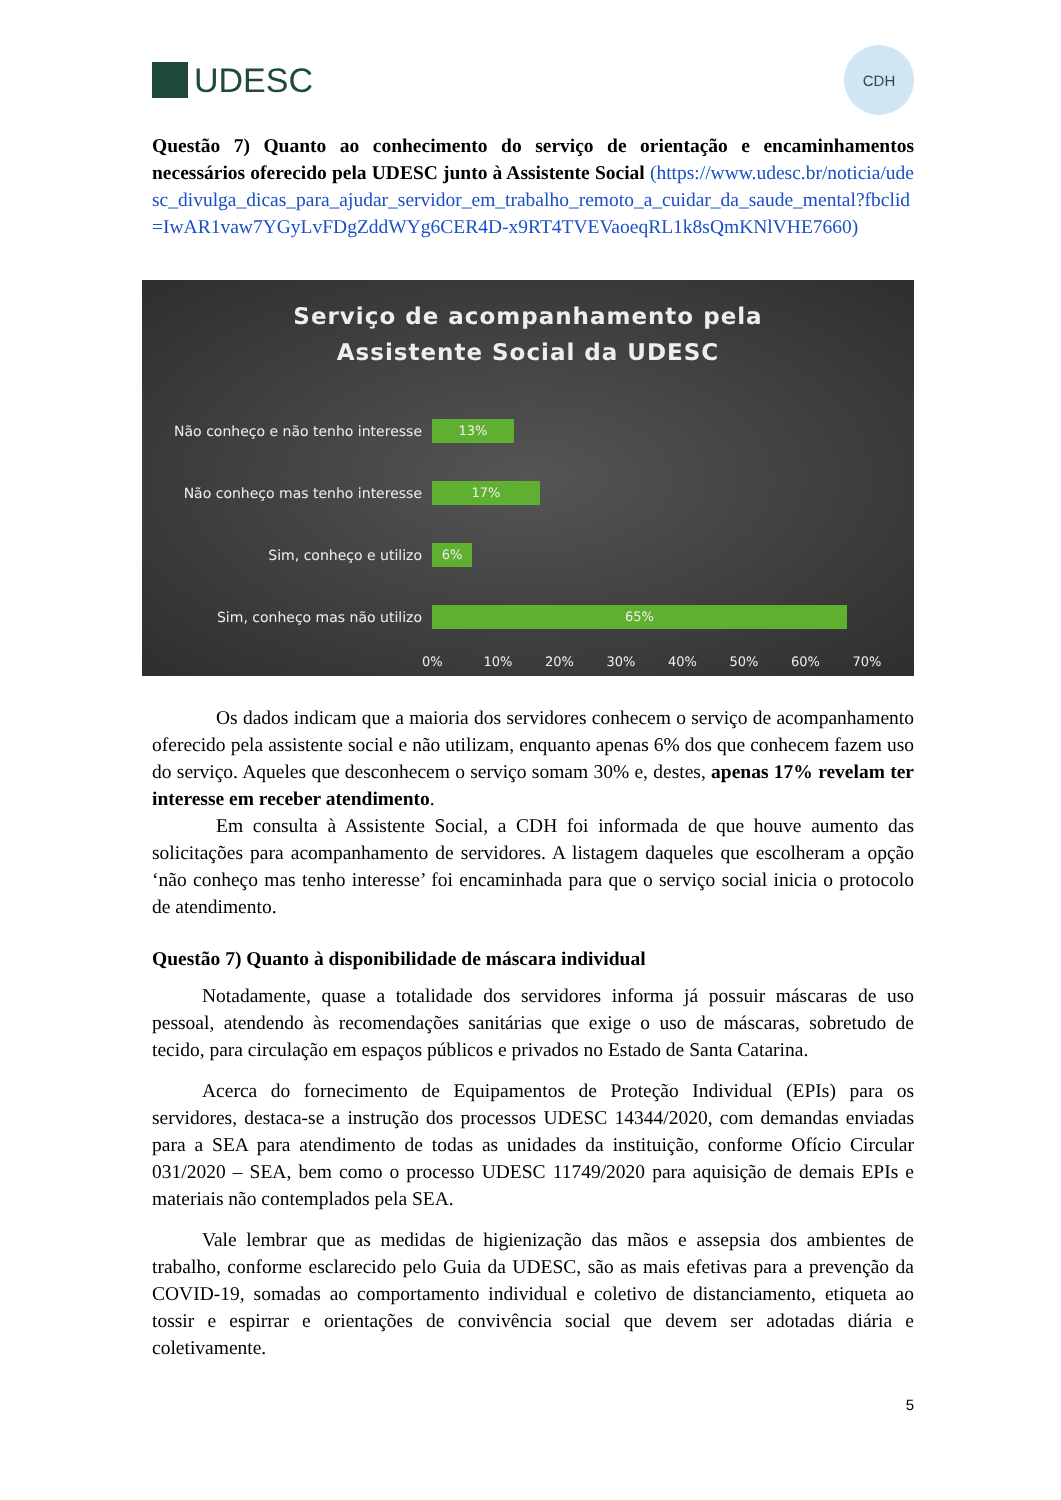UDESC
CDH
Questão 7) Quanto ao conhecimento do serviço de orientação e encaminhamentos necessários oferecido pela UDESC junto à Assistente Social (https://www.udesc.br/noticia/udesc_divulga_dicas_para_ajudar_servidor_em_trabalho_remoto_a_cuidar_da_saude_mental?fbclid=IwAR1vaw7YGyLvFDgZddWYg6CER4D-x9RT4TVEVaoeqRL1k8sQmKNlVHE7660)
Serviço de acompanhamento pela
Assistente Social da UDESC
Não conheço e não tenho interesse
13%
Não conheço mas tenho interesse
17%
Sim, conheço e utilizo
6%
Sim, conheço mas não utilizo
65%
0% 10% 20% 30% 40% 50% 60% 70%
Os dados indicam que a maioria dos servidores conhecem o serviço de acompanhamento oferecido pela assistente social e não utilizam, enquanto apenas 6% dos que conhecem fazem uso do serviço. Aqueles que desconhecem o serviço somam 30% e, destes, apenas 17% revelam ter interesse em receber atendimento.
Em consulta à Assistente Social, a CDH foi informada de que houve aumento das solicitações para acompanhamento de servidores. A listagem daqueles que escolheram a opção ‘não conheço mas tenho interesse’ foi encaminhada para que o serviço social inicia o protocolo de atendimento.
Questão 7) Quanto à disponibilidade de máscara individual
Notadamente, quase a totalidade dos servidores informa já possuir máscaras de uso pessoal, atendendo às recomendações sanitárias que exige o uso de máscaras, sobretudo de tecido, para circulação em espaços públicos e privados no Estado de Santa Catarina.
Acerca do fornecimento de Equipamentos de Proteção Individual (EPIs) para os servidores, destaca-se a instrução dos processos UDESC 14344/2020, com demandas enviadas para a SEA para atendimento de todas as unidades da instituição, conforme Ofício Circular 031/2020 – SEA, bem como o processo UDESC 11749/2020 para aquisição de demais EPIs e materiais não contemplados pela SEA.
Vale lembrar que as medidas de higienização das mãos e assepsia dos ambientes de trabalho, conforme esclarecido pelo Guia da UDESC, são as mais efetivas para a prevenção da COVID-19, somadas ao comportamento individual e coletivo de distanciamento, etiqueta ao tossir e espirrar e orientações de convivência social que devem ser adotadas diária e coletivamente.
5